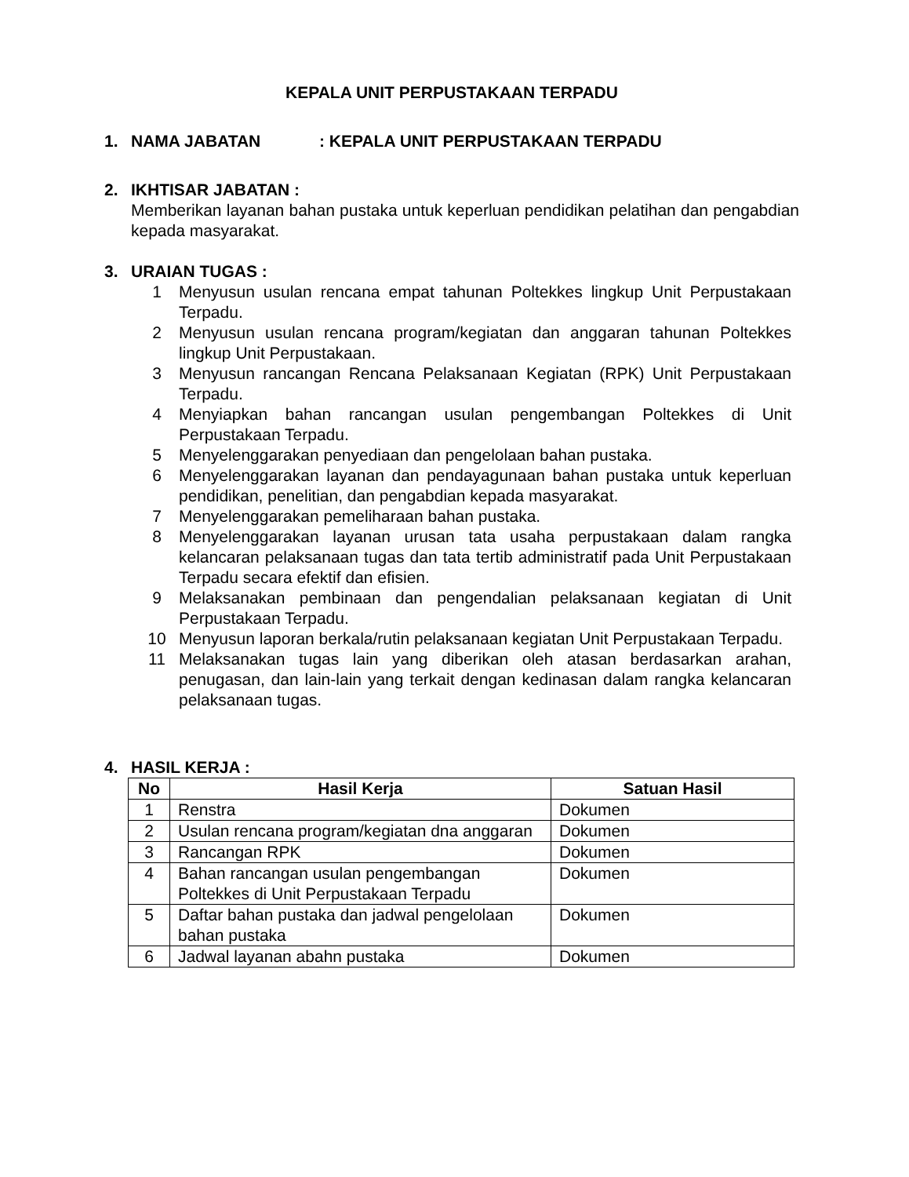KEPALA UNIT PERPUSTAKAAN TERPADU
1. NAMA JABATAN: KEPALA UNIT PERPUSTAKAAN TERPADU
2. IKHTISAR JABATAN :
Memberikan layanan bahan pustaka untuk keperluan pendidikan pelatihan dan pengabdian kepada masyarakat.
3. URAIAN TUGAS :
1 Menyusun usulan rencana empat tahunan Poltekkes lingkup Unit Perpustakaan Terpadu.
2 Menyusun usulan rencana program/kegiatan dan anggaran tahunan Poltekkes lingkup Unit Perpustakaan.
3 Menyusun rancangan Rencana Pelaksanaan Kegiatan (RPK) Unit Perpustakaan Terpadu.
4 Menyiapkan bahan rancangan usulan pengembangan Poltekkes di Unit Perpustakaan Terpadu.
5 Menyelenggarakan penyediaan dan pengelolaan bahan pustaka.
6 Menyelenggarakan layanan dan pendayagunaan bahan pustaka untuk keperluan pendidikan, penelitian, dan pengabdian kepada masyarakat.
7 Menyelenggarakan pemeliharaan bahan pustaka.
8 Menyelenggarakan layanan urusan tata usaha perpustakaan dalam rangka kelancaran pelaksanaan tugas dan tata tertib administratif pada Unit Perpustakaan Terpadu secara efektif dan efisien.
9 Melaksanakan pembinaan dan pengendalian pelaksanaan kegiatan di Unit Perpustakaan Terpadu.
10 Menyusun laporan berkala/rutin pelaksanaan kegiatan Unit Perpustakaan Terpadu.
11 Melaksanakan tugas lain yang diberikan oleh atasan berdasarkan arahan, penugasan, dan lain-lain yang terkait dengan kedinasan dalam rangka kelancaran pelaksanaan tugas.
4. HASIL KERJA :
| No | Hasil Kerja | Satuan Hasil |
| --- | --- | --- |
| 1 | Renstra | Dokumen |
| 2 | Usulan rencana program/kegiatan dna anggaran | Dokumen |
| 3 | Rancangan RPK | Dokumen |
| 4 | Bahan rancangan usulan pengembangan Poltekkes di Unit Perpustakaan Terpadu | Dokumen |
| 5 | Daftar bahan pustaka dan jadwal pengelolaan bahan pustaka | Dokumen |
| 6 | Jadwal layanan abahn pustaka | Dokumen |